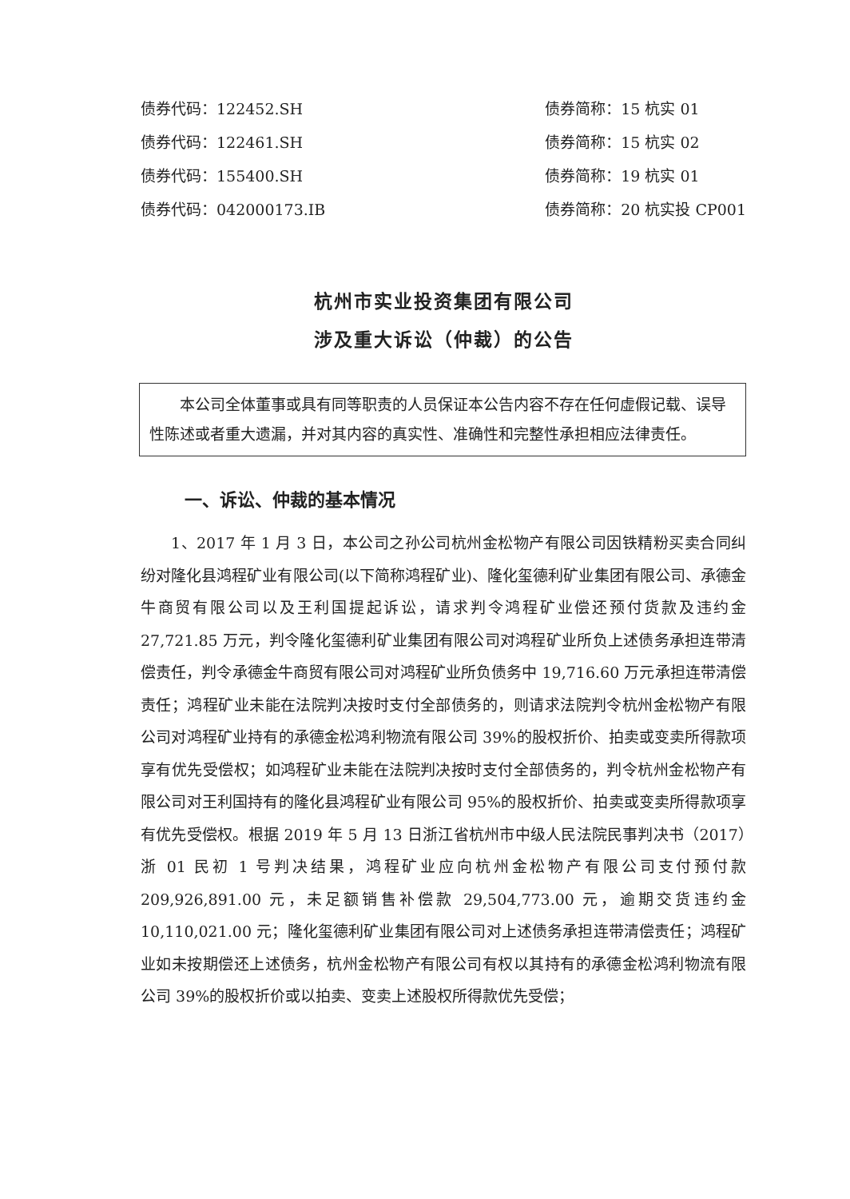债券代码：122452.SH
债券代码：122461.SH
债券代码：155400.SH
债券代码：042000173.IB
债券简称：15 杭实 01
债券简称：15 杭实 02
债券简称：19 杭实 01
债券简称：20 杭实投 CP001
杭州市实业投资集团有限公司
涉及重大诉讼（仲裁）的公告
本公司全体董事或具有同等职责的人员保证本公告内容不存在任何虚假记载、误导性陈述或者重大遗漏，并对其内容的真实性、准确性和完整性承担相应法律责任。
一、诉讼、仲裁的基本情况
1、2017 年 1 月 3 日，本公司之孙公司杭州金松物产有限公司因铁精粉买卖合同纠纷对隆化县鸿程矿业有限公司(以下简称鸿程矿业)、隆化玺德利矿业集团有限公司、承德金牛商贸有限公司以及王利国提起诉讼，请求判令鸿程矿业偿还预付货款及违约金 27,721.85 万元，判令隆化玺德利矿业集团有限公司对鸿程矿业所负上述债务承担连带清偿责任，判令承德金牛商贸有限公司对鸿程矿业所负债务中 19,716.60 万元承担连带清偿责任；鸿程矿业未能在法院判决按时支付全部债务的，则请求法院判令杭州金松物产有限公司对鸿程矿业持有的承德金松鸿利物流有限公司 39%的股权折价、拍卖或变卖所得款项享有优先受偿权；如鸿程矿业未能在法院判决按时支付全部债务的，判令杭州金松物产有限公司对王利国持有的隆化县鸿程矿业有限公司 95%的股权折价、拍卖或变卖所得款项享有优先受偿权。根据 2019 年 5 月 13 日浙江省杭州市中级人民法院民事判决书（2017）浙 01 民初 1 号判决结果，鸿程矿业应向杭州金松物产有限公司支付预付款 209,926,891.00 元，未足额销售补偿款 29,504,773.00 元，逾期交货违约金 10,110,021.00 元；隆化玺德利矿业集团有限公司对上述债务承担连带清偿责任；鸿程矿业如未按期偿还上述债务，杭州金松物产有限公司有权以其持有的承德金松鸿利物流有限公司 39%的股权折价或以拍卖、变卖上述股权所得款优先受偿；